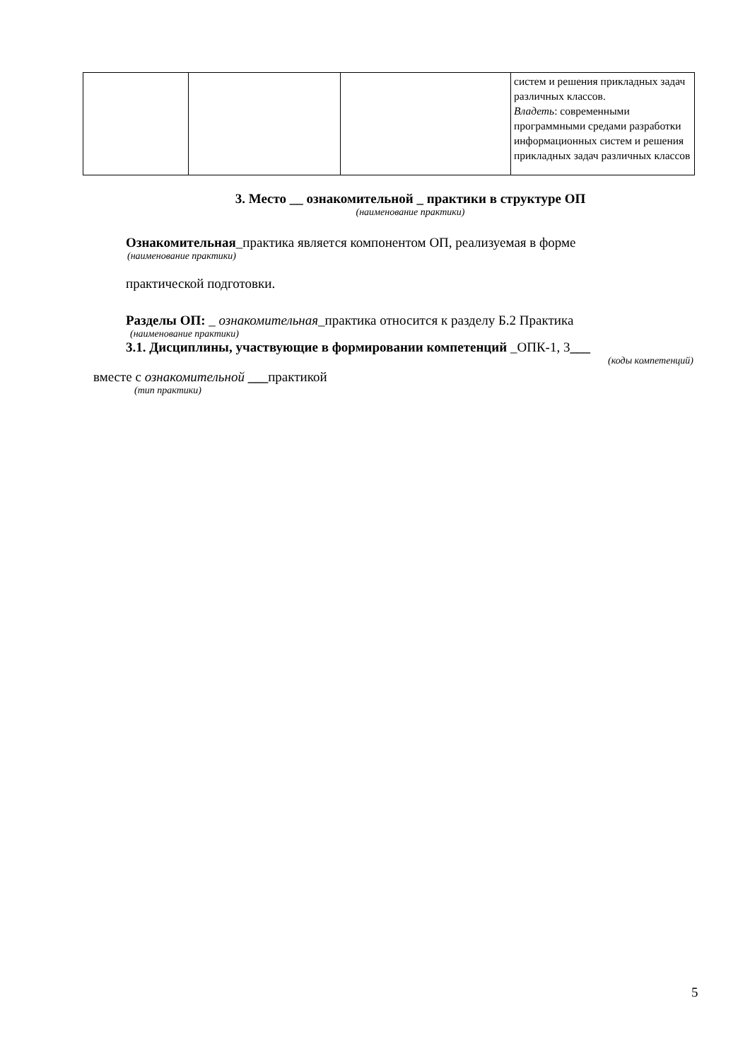| | | | систем и решения прикладных задач различных классов. Владеть : современными программными средами разработки информационных систем и решения прикладных задач различных классов |
3. Место __ ознакомительной _ практики в структуре ОП
(наименование практики)
Ознакомительная_практика является компонентом ОП, реализуемая в форме
(наименование практики)
практической подготовки.
Разделы ОП: _ ознакомительная_практика относится к разделу Б.2 Практика
(наименование практики)
3.1. Дисциплины, участвующие в формировании компетенций _ОПК-1, 3___
(коды компетенций)
вместе с ознакомительной ___практикой
(тип практики)
5